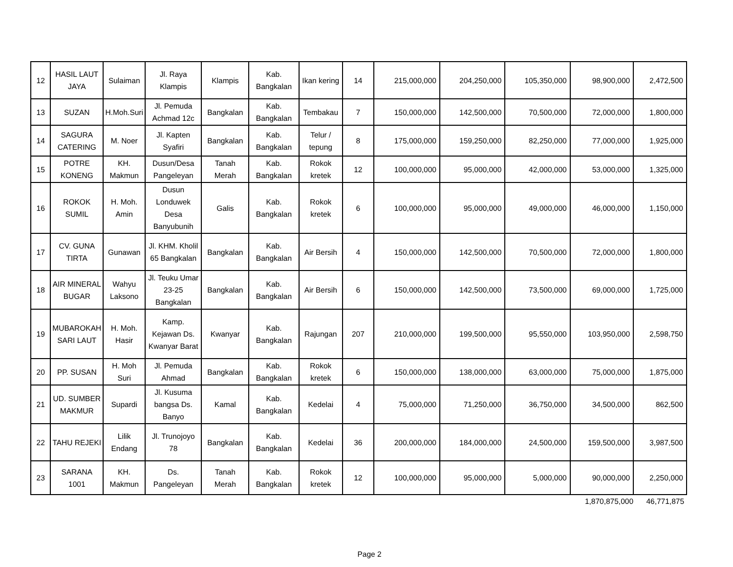| 12 | HASIL LAUT JAYA | Sulaiman | Jl. Raya Klampis | Klampis | Kab. Bangkalan | Ikan kering | 14 | 215,000,000 | 204,250,000 | 105,350,000 | 98,900,000 | 2,472,500 |
| 13 | SUZAN | H.Moh.Suri | Jl. Pemuda Achmad 12c | Bangkalan | Kab. Bangkalan | Tembakau | 7 | 150,000,000 | 142,500,000 | 70,500,000 | 72,000,000 | 1,800,000 |
| 14 | SAGURA CATERING | M. Noer | Jl. Kapten Syafiri | Bangkalan | Kab. Bangkalan | Telur / tepung | 8 | 175,000,000 | 159,250,000 | 82,250,000 | 77,000,000 | 1,925,000 |
| 15 | POTRE KONENG | KH. Makmun | Dusun/Desa Pangeleyan | Tanah Merah | Kab. Bangkalan | Rokok kretek | 12 | 100,000,000 | 95,000,000 | 42,000,000 | 53,000,000 | 1,325,000 |
| 16 | ROKOK SUMIL | H. Moh. Amin | Dusun Londuwek Desa Banyubunih | Galis | Kab. Bangkalan | Rokok kretek | 6 | 100,000,000 | 95,000,000 | 49,000,000 | 46,000,000 | 1,150,000 |
| 17 | CV. GUNA TIRTA | Gunawan | Jl. KHM. Kholil 65 Bangkalan | Bangkalan | Kab. Bangkalan | Air Bersih | 4 | 150,000,000 | 142,500,000 | 70,500,000 | 72,000,000 | 1,800,000 |
| 18 | AIR MINERAL BUGAR | Wahyu Laksono | Jl. Teuku Umar 23-25 Bangkalan | Bangkalan | Kab. Bangkalan | Air Bersih | 6 | 150,000,000 | 142,500,000 | 73,500,000 | 69,000,000 | 1,725,000 |
| 19 | MUBAROKAH SARI LAUT | H. Moh. Hasir | Kamp. Kejawan Ds. Kwanyar Barat | Kwanyar | Kab. Bangkalan | Rajungan | 207 | 210,000,000 | 199,500,000 | 95,550,000 | 103,950,000 | 2,598,750 |
| 20 | PP. SUSAN | H. Moh Suri | Jl. Pemuda Ahmad | Bangkalan | Kab. Bangkalan | Rokok kretek | 6 | 150,000,000 | 138,000,000 | 63,000,000 | 75,000,000 | 1,875,000 |
| 21 | UD. SUMBER MAKMUR | Supardi | Jl. Kusuma bangsa Ds. Banyo | Kamal | Kab. Bangkalan | Kedelai | 4 | 75,000,000 | 71,250,000 | 36,750,000 | 34,500,000 | 862,500 |
| 22 | TAHU REJEKI | Lilik Endang | Jl. Trunojoyo 78 | Bangkalan | Kab. Bangkalan | Kedelai | 36 | 200,000,000 | 184,000,000 | 24,500,000 | 159,500,000 | 3,987,500 |
| 23 | SARANA 1001 | KH. Makmun | Ds. Pangeleyan | Tanah Merah | Kab. Bangkalan | Rokok kretek | 12 | 100,000,000 | 95,000,000 | 5,000,000 | 90,000,000 | 2,250,000 |
1,870,875,000 46,771,875
Page 2